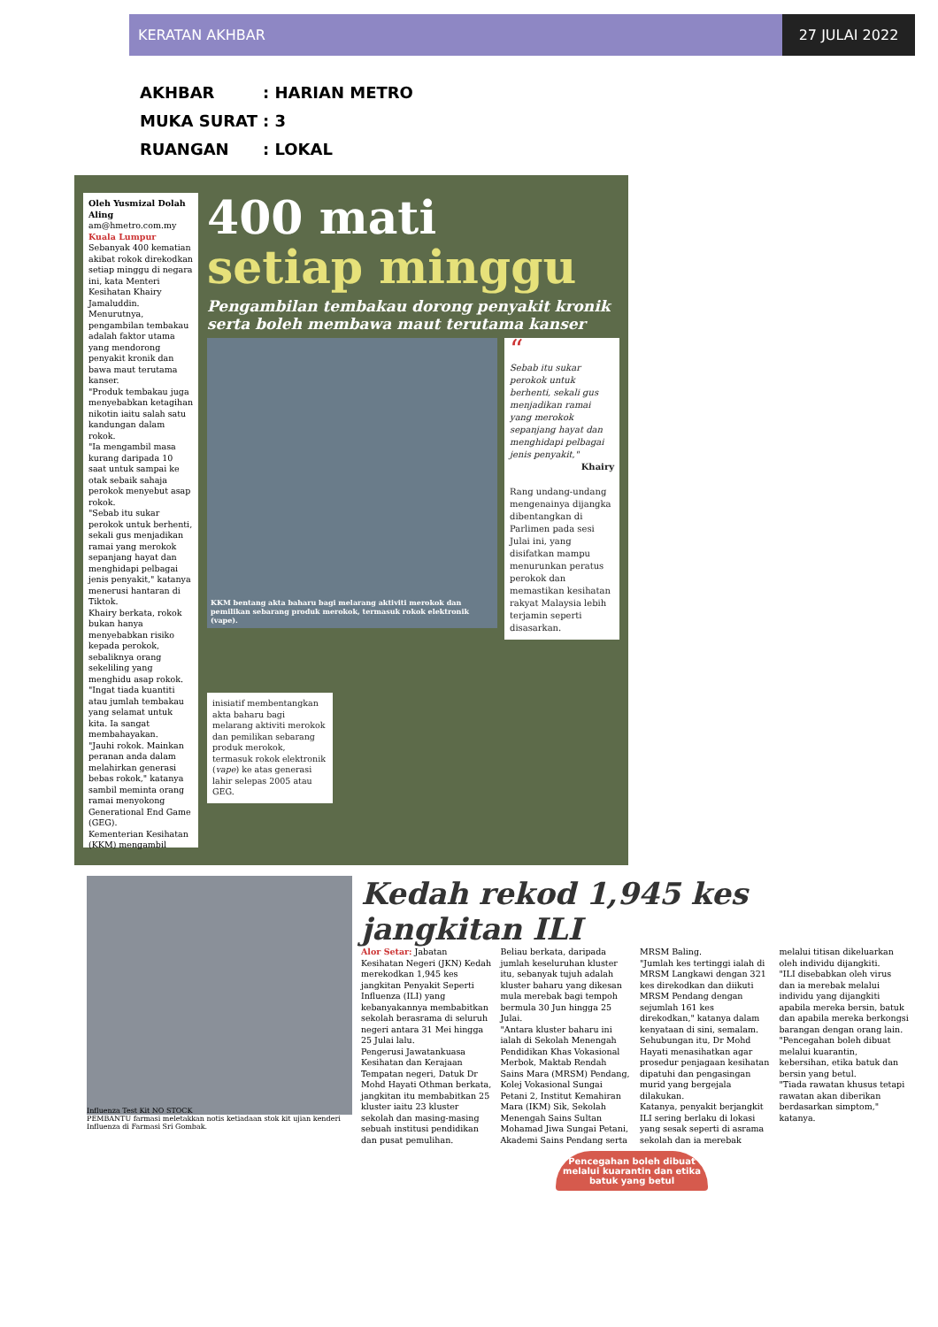KERATAN AKHBAR 27 JULAI 2022
| AKHBAR | : HARIAN METRO |
| MUKA SURAT | : 3 |
| RUANGAN | : LOKAL |
Oleh Yusmizal Dolah Aling
am@hmetro.com.my
Kuala Lumpur
Sebanyak 400 kematian akibat rokok direkodkan setiap minggu di negara ini, kata Menteri Kesihatan Khairy Jamaluddin.
Menurutnya, pengambilan tembakau adalah faktor utama yang mendorong penyakit kronik dan bawa maut terutama kanser.
"Produk tembakau juga menyebabkan ketagihan nikotin iaitu salah satu kandungan dalam rokok.
"Ia mengambil masa kurang daripada 10 saat untuk sampai ke otak sebaik sahaja perokok menyebut asap rokok.
"Sebab itu sukar perokok untuk berhenti, sekali gus menjadikan ramai yang merokok sepanjang hayat dan menghidapi pelbagai jenis penyakit," katanya menerusi hantaran di Tiktok.
Khairy berkata, rokok bukan hanya menyebabkan risiko kepada perokok, sebaliknya orang sekeliling yang menghidu asap rokok.
"Ingat tiada kuantiti atau jumlah tembakau yang selamat untuk kita. Ia sangat membahayakan.
"Jauhi rokok. Mainkan peranan anda dalam melahirkan generasi bebas rokok," katanya sambil meminta orang ramai menyokong Generational End Game (GEG).
Kementerian Kesihatan (KKM) mengambil
400 mati
setiap minggu
Pengambilan tembakau dorong penyakit kronik serta boleh membawa maut terutama kanser
KKM bentang akta baharu bagi melarang aktiviti merokok dan pemilikan sebarang produk merokok, termasuk rokok elektronik (vape).
“
Sebab itu sukar perokok untuk berhenti, sekali gus menjadikan ramai yang merokok sepanjang hayat dan menghidapi pelbagai jenis penyakit,"
Khairy
Rang undang-undang mengenainya dijangka dibentangkan di Parlimen pada sesi Julai ini, yang disifatkan mampu menurunkan peratus perokok dan memastikan kesihatan rakyat Malaysia lebih terjamin seperti disasarkan.
inisiatif membentangkan akta baharu bagi melarang aktiviti merokok dan pemilikan sebarang produk merokok, termasuk rokok elektronik (vape) ke atas generasi lahir selepas 2005 atau GEG.
Influenza Test Kit NO STOCK
PEMBANTU farmasi meletakkan notis ketiadaan stok kit ujian kenderi Influenza di Farmasi Sri Gombak.
Kedah rekod 1,945 kes jangkitan ILI
Alor Setar: Jabatan Kesihatan Negeri (JKN) Kedah merekodkan 1,945 kes jangkitan Penyakit Seperti Influenza (ILI) yang kebanyakannya membabitkan sekolah berasrama di seluruh negeri antara 31 Mei hingga 25 Julai lalu.
Pengerusi Jawatankuasa Kesihatan dan Kerajaan Tempatan negeri, Datuk Dr Mohd Hayati Othman berkata, jangkitan itu membabitkan 25 kluster iaitu 23 kluster sekolah dan masing-masing sebuah institusi pendidikan dan pusat pemulihan.
Beliau berkata, daripada jumlah keseluruhan kluster itu, sebanyak tujuh adalah kluster baharu yang dikesan mula merebak bagi tempoh bermula 30 Jun hingga 25 Julai.
"Antara kluster baharu ini ialah di Sekolah Menengah Pendidikan Khas Vokasional Merbok, Maktab Rendah Sains Mara (MRSM) Pendang, Kolej Vokasional Sungai Petani 2, Institut Kemahiran Mara (IKM) Sik, Sekolah Menengah Sains Sultan Mohamad Jiwa Sungai Petani, Akademi Sains Pendang serta MRSM Baling.
"Jumlah kes tertinggi ialah di MRSM Langkawi dengan 321 kes direkodkan dan diikuti MRSM Pendang dengan sejumlah 161 kes direkodkan," katanya dalam kenyataan di sini, semalam.
Sehubungan itu, Dr Mohd Hayati menasihatkan agar prosedur penjagaan kesihatan dipatuhi dan pengasingan murid yang bergejala dilakukan.
Katanya, penyakit berjangkit ILI sering berlaku di lokasi yang sesak seperti di asrama sekolah dan ia merebak melalui titisan dikeluarkan oleh individu dijangkiti.
"ILI disebabkan oleh virus dan ia merebak melalui individu yang dijangkiti apabila mereka bersin, batuk dan apabila mereka berkongsi barangan dengan orang lain.
"Pencegahan boleh dibuat melalui kuarantin, kebersihan, etika batuk dan bersin yang betul.
"Tiada rawatan khusus tetapi rawatan akan diberikan berdasarkan simptom," katanya.
Pencegahan boleh dibuat melalui kuarantin dan etika batuk yang betul